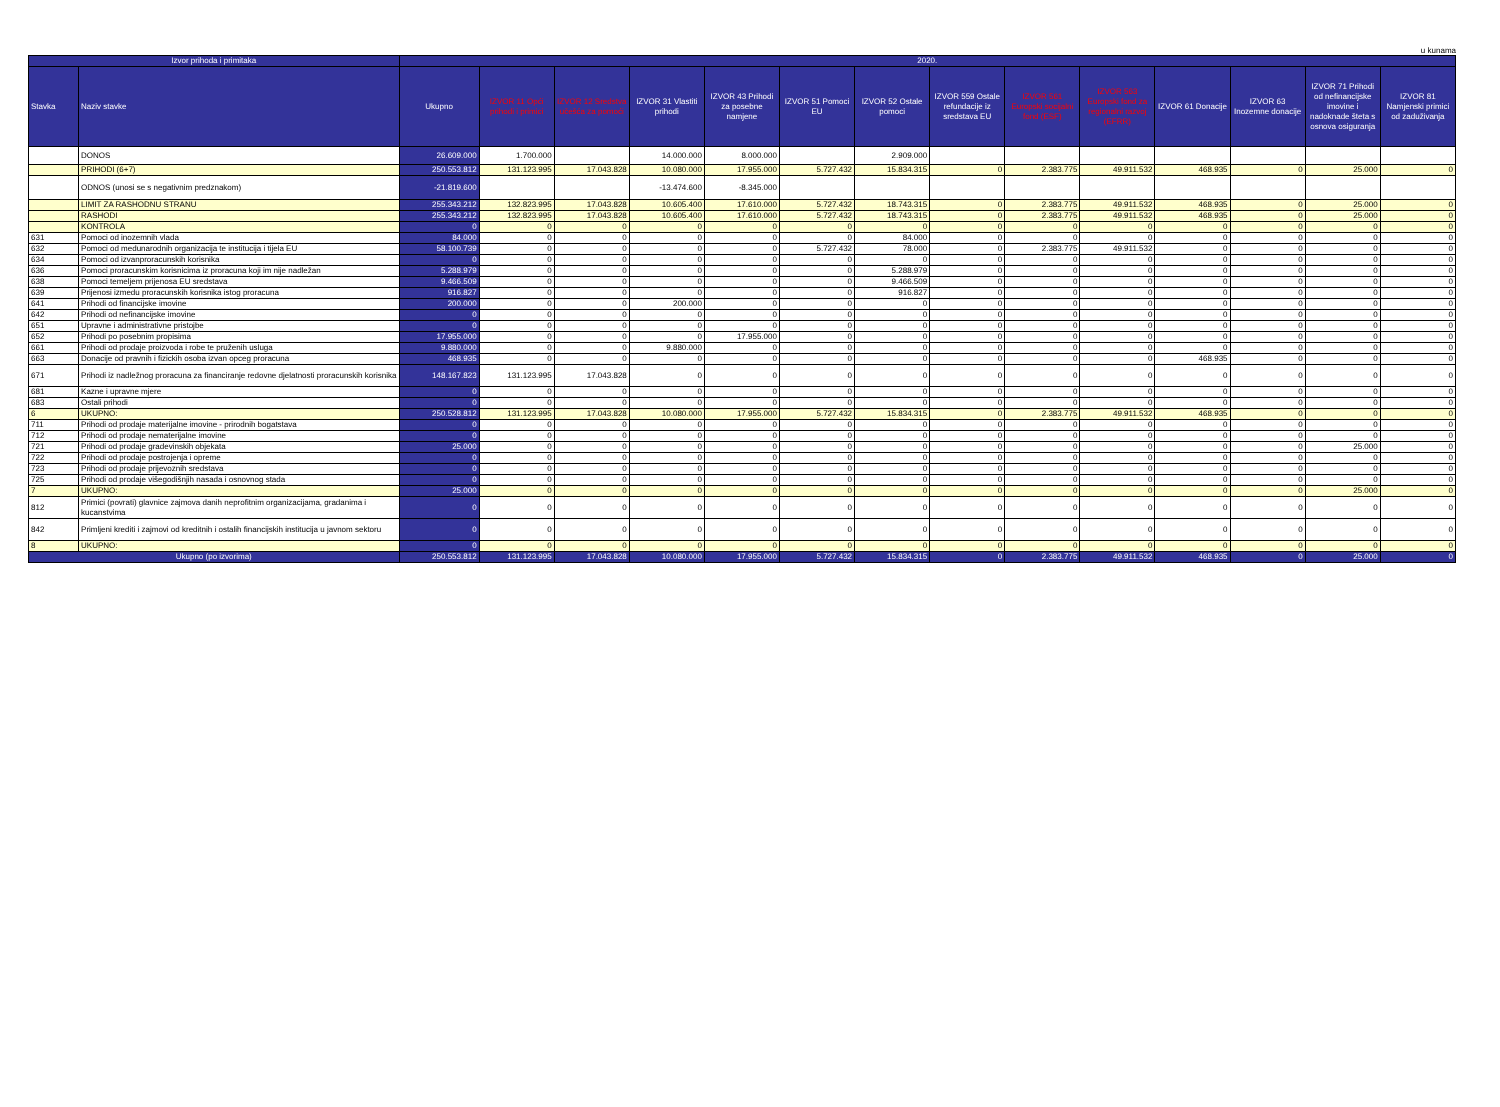u kunama
| Izvor prihoda i primitaka | | 2020. | | | | | | | | | | | | | |
| --- | --- | --- | --- | --- | --- | --- | --- | --- | --- | --- | --- | --- | --- | --- | --- |
| Stavka | Naziv stavke | Ukupno | IZVOR 11 Opći prihodi i primici | IZVOR 12 Sredstva učešća za pomoći | IZVOR 31 Vlastiti prihodi | IZVOR 43 Prihodi za posebne namjene | IZVOR 51 Pomoci EU | IZVOR 52 Ostale pomoci | IZVOR 559 Ostale refundacije iz sredstava EU | IZVOR 561 Europski socijalni fond (ESF) | IZVOR 563 Europski fond za regionalni razvoj (EFRR) | IZVOR 61 Donacije | IZVOR 63 Inozemne donacije | IZVOR 71 Prihodi od nefinancijske imovine i nadoknade šteta s osnova osiguranja | IZVOR 81 Namjenski primici od zaduživanja |
| | DONOS | 26.609.000 | 1.700.000 | | 14.000.000 | 8.000.000 | | 2.909.000 | | | | | | | |
| | PRIHODI (6+7) | 250.553.812 | 131.123.995 | 17.043.828 | 10.080.000 | 17.955.000 | 5.727.432 | 15.834.315 | 0 | 2.383.775 | 49.911.532 | 468.935 | 0 | 25.000 | 0 |
| | ODNOS (unosi se s negativnim predznakom) | -21.819.600 | | | -13.474.600 | -8.345.000 | | | | | | | | | |
| | LIMIT ZA RASHODNU STRANU | 255.343.212 | 132.823.995 | 17.043.828 | 10.605.400 | 17.610.000 | 5.727.432 | 18.743.315 | 0 | 2.383.775 | 49.911.532 | 468.935 | 0 | 25.000 | 0 |
| | RASHODI | 255.343.212 | 132.823.995 | 17.043.828 | 10.605.400 | 17.610.000 | 5.727.432 | 18.743.315 | 0 | 2.383.775 | 49.911.532 | 468.935 | 0 | 25.000 | 0 |
| | KONTROLA | 0 | 0 | 0 | 0 | 0 | 0 | 0 | 0 | 0 | 0 | 0 | 0 | 0 | 0 |
| 631 | Pomoci od inozemnih vlada | 84.000 | 0 | 0 | 0 | 0 | 0 | 84.000 | 0 | 0 | 0 | 0 | 0 | 0 | 0 |
| 632 | Pomoci od medunarodnih organizacija te institucija i tijela EU | 58.100.739 | 0 | 0 | 0 | 0 | 5.727.432 | 78.000 | 0 | 2.383.775 | 49.911.532 | 0 | 0 | 0 | 0 |
| 634 | Pomoci od izvanproracunskih korisnika | 0 | 0 | 0 | 0 | 0 | 0 | 0 | 0 | 0 | 0 | 0 | 0 | 0 | 0 |
| 636 | Pomoci proracunskim korisnicima iz proracuna koji im nije nadležan | 5.288.979 | 0 | 0 | 0 | 0 | 0 | 5.288.979 | 0 | 0 | 0 | 0 | 0 | 0 | 0 |
| 638 | Pomoci temeljem prijenosa EU sredstava | 9.466.509 | 0 | 0 | 0 | 0 | 0 | 9.466.509 | 0 | 0 | 0 | 0 | 0 | 0 | 0 |
| 639 | Prijenosi izmedu proracunskih korisnika istog proracuna | 916.827 | 0 | 0 | 0 | 0 | 0 | 916.827 | 0 | 0 | 0 | 0 | 0 | 0 | 0 |
| 641 | Prihodi od financijske imovine | 200.000 | 0 | 0 | 200.000 | 0 | 0 | 0 | 0 | 0 | 0 | 0 | 0 | 0 | 0 |
| 642 | Prihodi od nefinancijske imovine | 0 | 0 | 0 | 0 | 0 | 0 | 0 | 0 | 0 | 0 | 0 | 0 | 0 | 0 |
| 651 | Upravne i administrativne pristojbe | 0 | 0 | 0 | 0 | 0 | 0 | 0 | 0 | 0 | 0 | 0 | 0 | 0 | 0 |
| 652 | Prihodi po posebnim propisima | 17.955.000 | 0 | 0 | 0 | 17.955.000 | 0 | 0 | 0 | 0 | 0 | 0 | 0 | 0 | 0 |
| 661 | Prihodi od prodaje proizvoda i robe te pruženih usluga | 9.880.000 | 0 | 0 | 9.880.000 | 0 | 0 | 0 | 0 | 0 | 0 | 0 | 0 | 0 | 0 |
| 663 | Donacije od pravnih i fizickih osoba izvan opceg proracuna | 468.935 | 0 | 0 | 0 | 0 | 0 | 0 | 0 | 0 | 0 | 468.935 | 0 | 0 | 0 |
| 671 | Prihodi iz nadležnog proracuna za financiranje redovne djelatnosti proracunskih korisnika | 148.167.823 | 131.123.995 | 17.043.828 | 0 | 0 | 0 | 0 | 0 | 0 | 0 | 0 | 0 | 0 | 0 |
| 681 | Kazne i upravne mjere | 0 | 0 | 0 | 0 | 0 | 0 | 0 | 0 | 0 | 0 | 0 | 0 | 0 | 0 |
| 683 | Ostali prihodi | 0 | 0 | 0 | 0 | 0 | 0 | 0 | 0 | 0 | 0 | 0 | 0 | 0 | 0 |
| 6 | UKUPNO: | 250.528.812 | 131.123.995 | 17.043.828 | 10.080.000 | 17.955.000 | 5.727.432 | 15.834.315 | 0 | 2.383.775 | 49.911.532 | 468.935 | 0 | 0 | 0 |
| 711 | Prihodi od prodaje materijalne imovine - prirodnih bogatstava | 0 | 0 | 0 | 0 | 0 | 0 | 0 | 0 | 0 | 0 | 0 | 0 | 0 | 0 |
| 712 | Prihodi od prodaje nematerijalne imovine | 0 | 0 | 0 | 0 | 0 | 0 | 0 | 0 | 0 | 0 | 0 | 0 | 0 | 0 |
| 721 | Prihodi od prodaje gradevinskih objekata | 25.000 | 0 | 0 | 0 | 0 | 0 | 0 | 0 | 0 | 0 | 0 | 0 | 25.000 | 0 |
| 722 | Prihodi od prodaje postrojenja i opreme | 0 | 0 | 0 | 0 | 0 | 0 | 0 | 0 | 0 | 0 | 0 | 0 | 0 | 0 |
| 723 | Prihodi od prodaje prijevoznih sredstava | 0 | 0 | 0 | 0 | 0 | 0 | 0 | 0 | 0 | 0 | 0 | 0 | 0 | 0 |
| 725 | Prihodi od prodaje višegodišnjih nasada i osnovnog stada | 0 | 0 | 0 | 0 | 0 | 0 | 0 | 0 | 0 | 0 | 0 | 0 | 0 | 0 |
| 7 | UKUPNO: | 25.000 | 0 | 0 | 0 | 0 | 0 | 0 | 0 | 0 | 0 | 0 | 0 | 25.000 | 0 |
| 812 | Primici (povrati) glavnice zajmova danih neprofitnim organizacijama, gradanima i kucanstvima | 0 | 0 | 0 | 0 | 0 | 0 | 0 | 0 | 0 | 0 | 0 | 0 | 0 | 0 |
| 842 | Primljeni krediti i zajmovi od kreditnih i ostalih financijskih institucija u javnom sektoru | 0 | 0 | 0 | 0 | 0 | 0 | 0 | 0 | 0 | 0 | 0 | 0 | 0 | 0 |
| 8 | UKUPNO: | 0 | 0 | 0 | 0 | 0 | 0 | 0 | 0 | 0 | 0 | 0 | 0 | 0 | 0 |
| Ukupno (po izvorima) | | 250.553.812 | 131.123.995 | 17.043.828 | 10.080.000 | 17.955.000 | 5.727.432 | 15.834.315 | 0 | 2.383.775 | 49.911.532 | 468.935 | 0 | 25.000 | 0 |